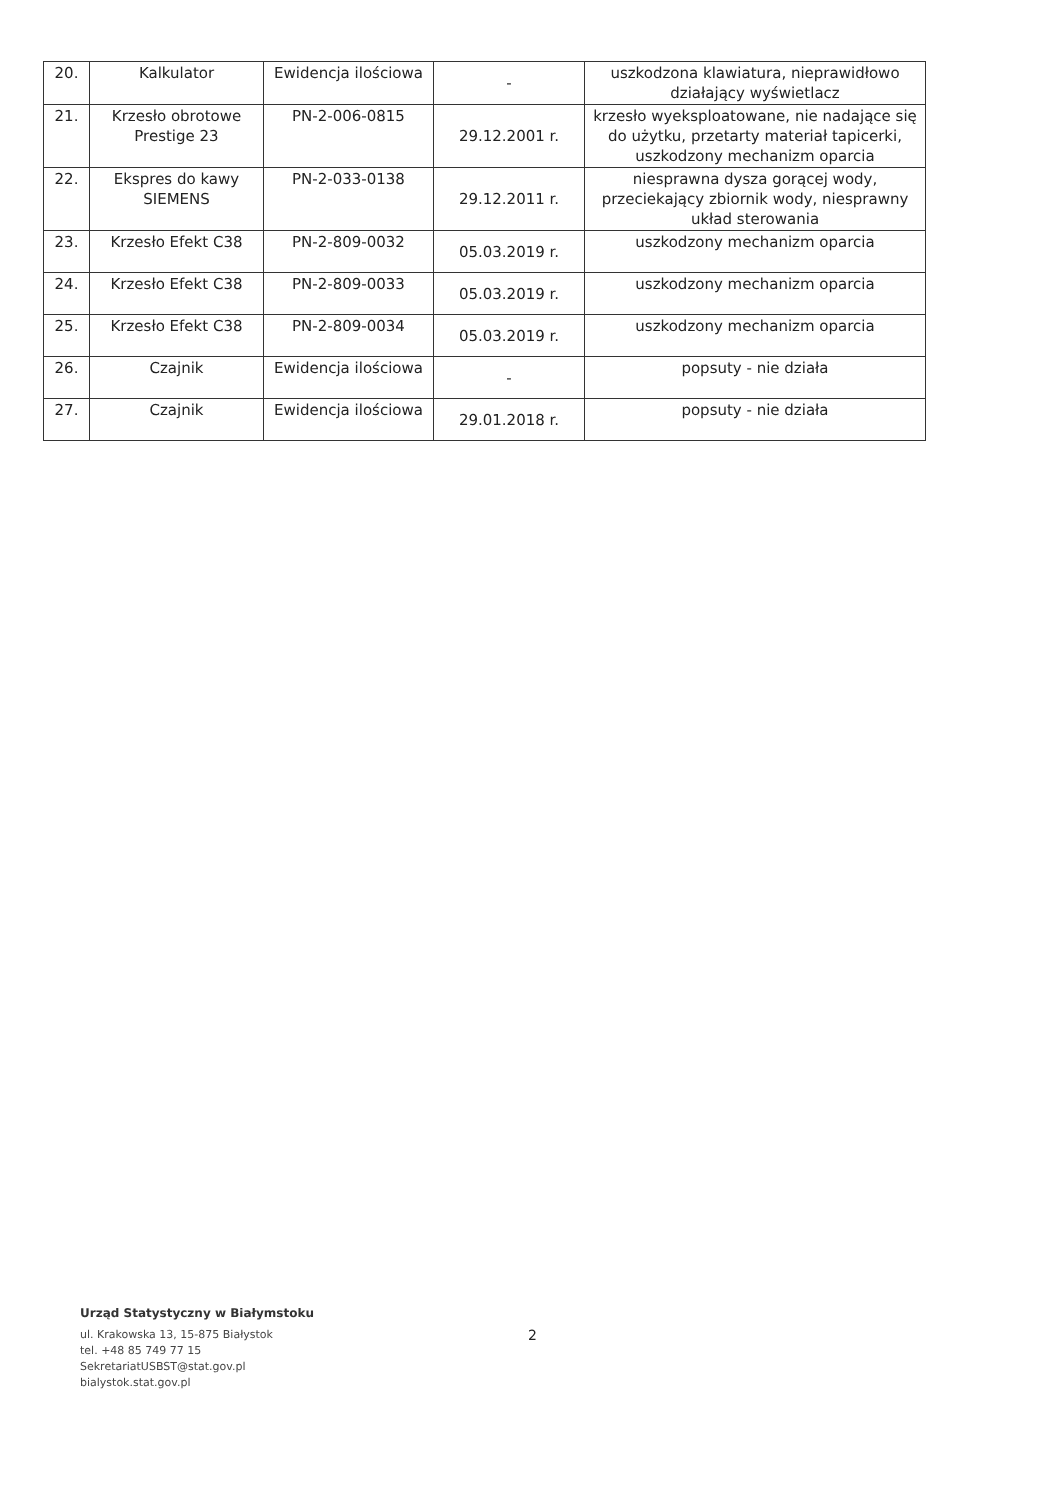| 20. | Kalkulator | Ewidencja ilościowa | - | uszkodzona klawiatura, nieprawidłowo działający wyświetlacz |
| 21. | Krzesło obrotowe Prestige 23 | PN-2-006-0815 | 29.12.2001 r. | krzesło wyeksploatowane, nie nadające się do użytku, przetarty materiał tapicerki, uszkodzony mechanizm oparcia |
| 22. | Ekspres do kawy SIEMENS | PN-2-033-0138 | 29.12.2011 r. | niesprawna dysza gorącej wody, przeciekający zbiornik wody, niesprawny układ sterowania |
| 23. | Krzesło Efekt C38 | PN-2-809-0032 | 05.03.2019 r. | uszkodzony mechanizm oparcia |
| 24. | Krzesło Efekt C38 | PN-2-809-0033 | 05.03.2019 r. | uszkodzony mechanizm oparcia |
| 25. | Krzesło Efekt C38 | PN-2-809-0034 | 05.03.2019 r. | uszkodzony mechanizm oparcia |
| 26. | Czajnik | Ewidencja ilościowa | - | popsuty - nie działa |
| 27. | Czajnik | Ewidencja ilościowa | 29.01.2018 r. | popsuty - nie działa |
Urząd Statystyczny w Białymstoku
ul. Krakowska 13, 15-875 Białystok
tel. +48 85 749 77 15
SekretariatUSBST@stat.gov.pl
bialystok.stat.gov.pl
2